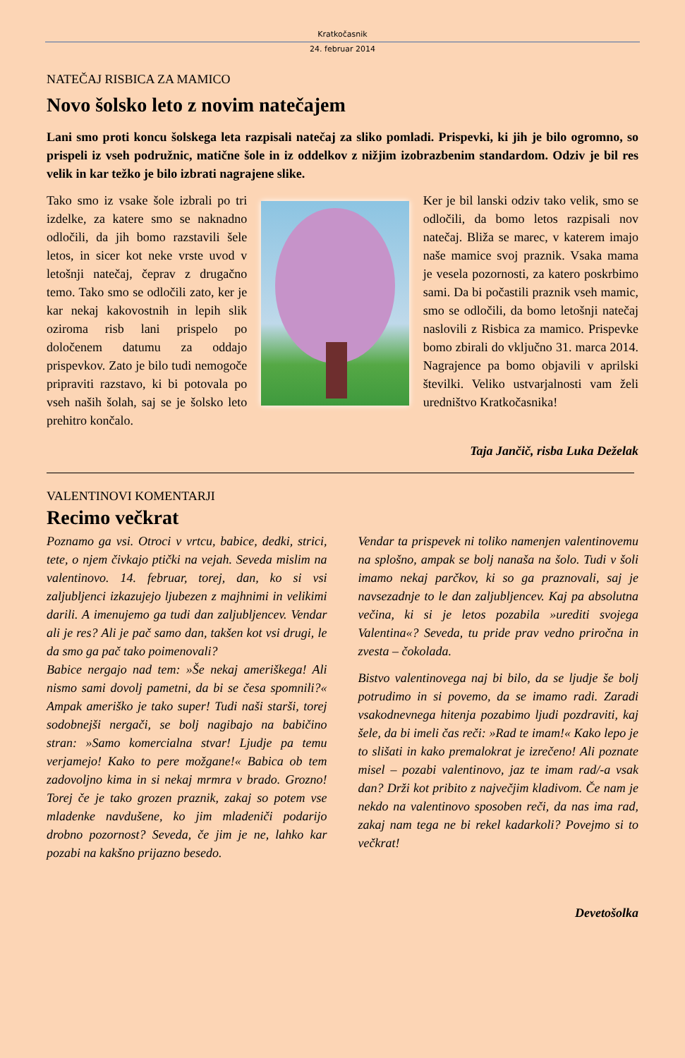Kratkočasnik
24. februar 2014
NATEČAJ RISBICA ZA MAMICO
Novo šolsko leto z novim natečajem
Lani smo proti koncu šolskega leta razpisali natečaj za sliko pomladi. Prispevki, ki jih je bilo ogromno, so prispeli iz vseh podružnic, matične šole in iz oddelkov z nižjim izobrazbenim standardom. Odziv je bil res velik in kar težko je bilo izbrati nagrajene slike.
Tako smo iz vsake šole izbrali po tri izdelke, za katere smo se naknadno odločili, da jih bomo razstavili šele letos, in sicer kot neke vrste uvod v letošnji natečaj, čeprav z drugačno temo. Tako smo se odločili zato, ker je kar nekaj kakovostnih in lepih slik oziroma risb lani prispelo po določenem datumu za oddajo prispevkov. Zato je bilo tudi nemogoče pripraviti razstavo, ki bi potovala po vseh naših šolah, saj se je šolsko leto prehitro končalo.
Ker je bil lanski odziv tako velik, smo se odločili, da bomo letos razpisali nov natečaj. Bliža se marec, v katerem imajo naše mamice svoj praznik. Vsaka mama je vesela pozornosti, za katero poskrbimo sami. Da bi počastili praznik vseh mamic, smo se odločili, da bomo letošnji natečaj naslovili z Risbica za mamico. Prispevke bomo zbirali do vključno 31. marca 2014. Nagrajence pa bomo objavili v aprilski številki. Veliko ustvarjalnosti vam želi uredništvo Kratkočasnika!
Taja Jančič, risba Luka Deželak
VALENTINOVI KOMENTARJI
Recimo večkrat
Poznamo ga vsi. Otroci v vrtcu, babice, dedki, strici, tete, o njem čivkajo ptički na vejah. Seveda mislim na valentinovo. 14. februar, torej, dan, ko si vsi zaljubljenci izkazujejo ljubezen z majhnimi in velikimi darili. A imenujemo ga tudi dan zaljubljencev. Vendar ali je res? Ali je pač samo dan, takšen kot vsi drugi, le da smo ga pač tako poimenovali?
Babice nergajo nad tem: »Še nekaj ameriškega! Ali nismo sami dovolj pametni, da bi se česa spomnili?« Ampak ameriško je tako super! Tudi naši starši, torej sodobnejši nergači, se bolj nagibajo na babičino stran: »Samo komercialna stvar! Ljudje pa temu verjamejo! Kako to pere možgane!« Babica ob tem zadovoljno kima in si nekaj mrmra v brado. Grozno! Torej če je tako grozen praznik, zakaj so potem vse mladenke navdušene, ko jim mladeniči podarijo drobno pozornost? Seveda, če jim je ne, lahko kar pozabi na kakšno prijazno besedo.
Vendar ta prispevek ni toliko namenjen valentinovemu na splošno, ampak se bolj nanaša na šolo. Tudi v šoli imamo nekaj parčkov, ki so ga praznovali, saj je navsezadnje to le dan zaljubljencev. Kaj pa absolutna večina, ki si je letos pozabila »urediti svojega Valentina«? Seveda, tu pride prav vedno priročna in zvesta – čokolada.
Bistvo valentinovega naj bi bilo, da se ljudje še bolj potrudimo in si povemo, da se imamo radi. Zaradi vsakodnevnega hitenja pozabimo ljudi pozdraviti, kaj šele, da bi imeli čas reči: »Rad te imam!« Kako lepo je to slišati in kako premalokrat je izrečeno! Ali poznate misel – pozabi valentinovo, jaz te imam rad/-a vsak dan? Drži kot pribito z največjim kladivom. Če nam je nekdo na valentinovo sposoben reči, da nas ima rad, zakaj nam tega ne bi rekel kadarkoli? Povejmo si to večkrat!
Devetošolka